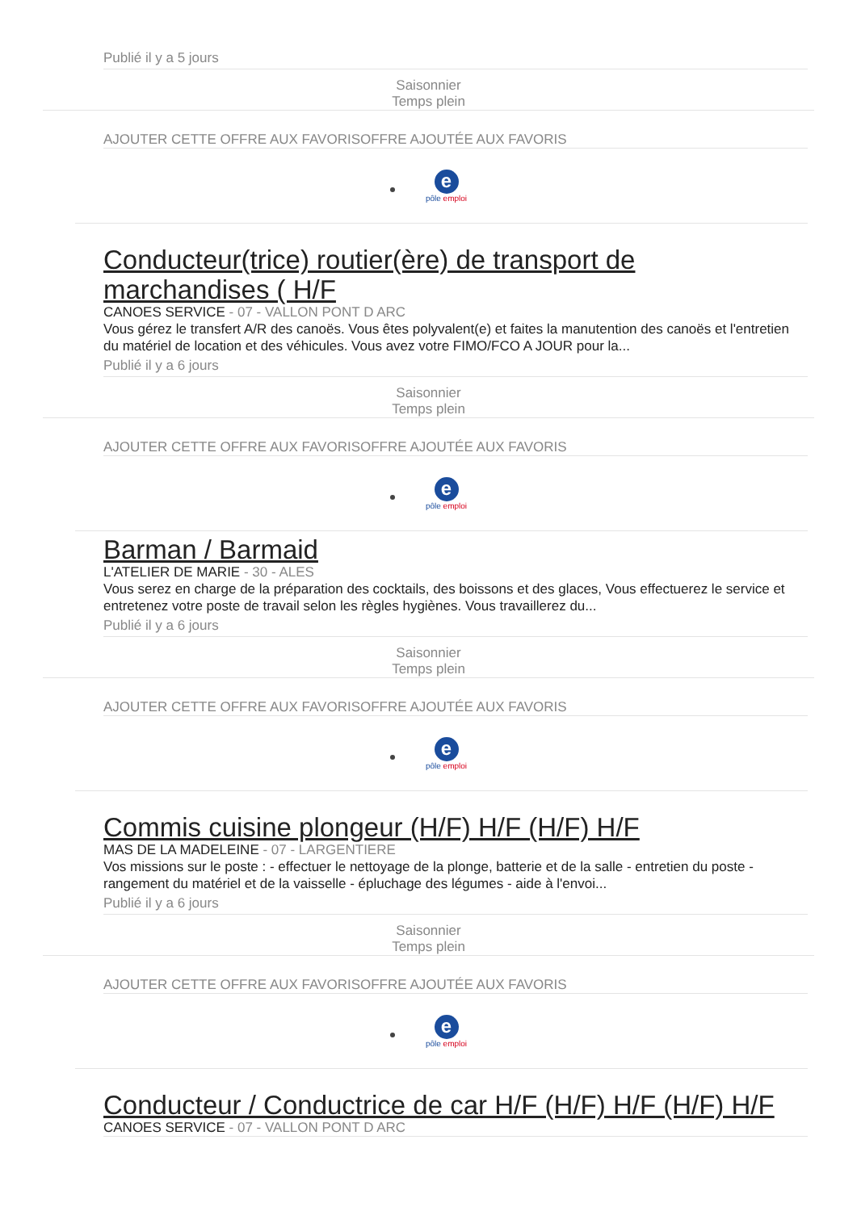Publié il y a 5 jours
Saisonnier
Temps plein
AJOUTER CETTE OFFRE AUX FAVORISOFFRE AJOUTÉE AUX FAVORIS
e
pôle emploi
Conducteur(trice) routier(ère) de transport de marchandises ( H/F
CANOES SERVICE - 07 - VALLON PONT D ARC
Vous gérez le transfert A/R des canoës. Vous êtes polyvalent(e) et faites la manutention des canoës et l'entretien du matériel de location et des véhicules. Vous avez votre FIMO/FCO A JOUR pour la...
Publié il y a 6 jours
Saisonnier
Temps plein
AJOUTER CETTE OFFRE AUX FAVORISOFFRE AJOUTÉE AUX FAVORIS
e
pôle emploi
Barman / Barmaid
L'ATELIER DE MARIE - 30 - ALES
Vous serez en charge de la préparation des cocktails, des boissons et des glaces, Vous effectuerez le service et entretenez votre poste de travail selon les règles hygiènes. Vous travaillerez du...
Publié il y a 6 jours
Saisonnier
Temps plein
AJOUTER CETTE OFFRE AUX FAVORISOFFRE AJOUTÉE AUX FAVORIS
e
pôle emploi
Commis cuisine plongeur (H/F) H/F (H/F) H/F
MAS DE LA MADELEINE - 07 - LARGENTIERE
Vos missions sur le poste : - effectuer le nettoyage de la plonge, batterie et de la salle - entretien du poste - rangement du matériel et de la vaisselle - épluchage des légumes - aide à l'envoi...
Publié il y a 6 jours
Saisonnier
Temps plein
AJOUTER CETTE OFFRE AUX FAVORISOFFRE AJOUTÉE AUX FAVORIS
e
pôle emploi
Conducteur / Conductrice de car H/F (H/F) H/F (H/F) H/F
CANOES SERVICE - 07 - VALLON PONT D ARC